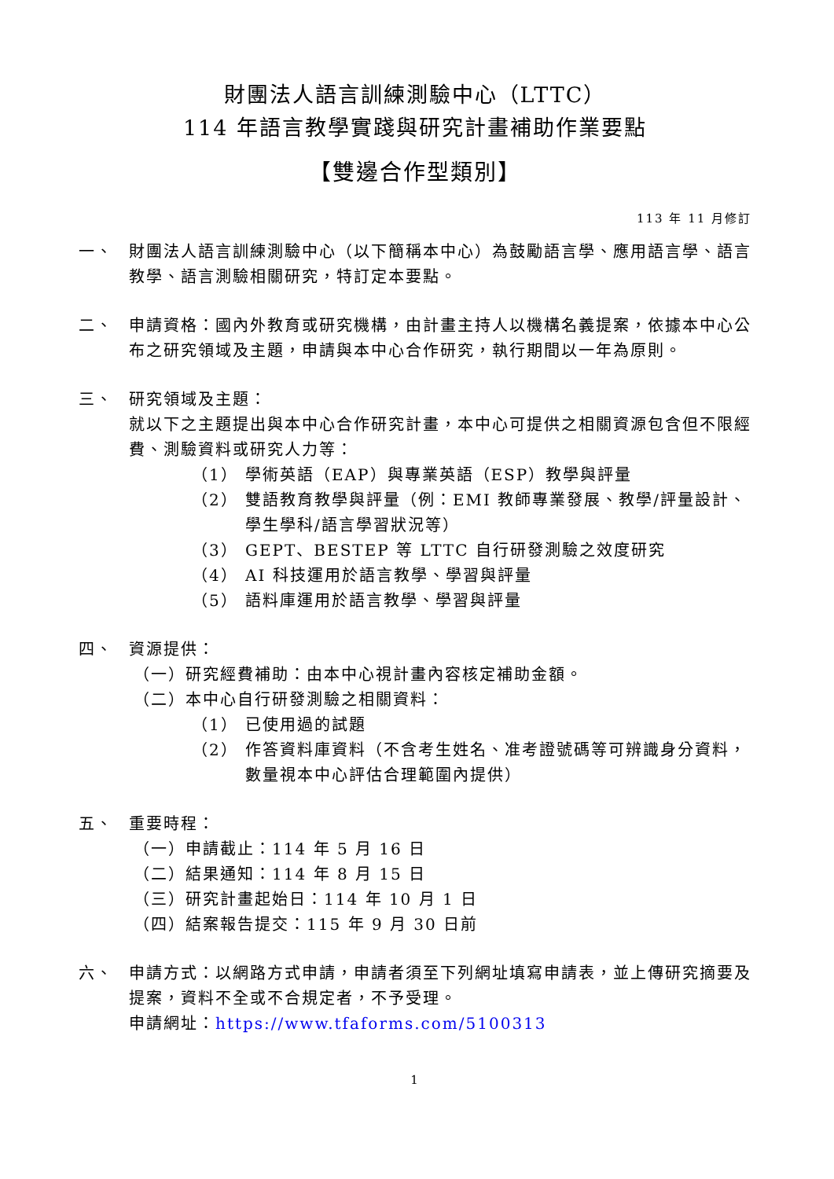財團法人語言訓練測驗中心（LTTC）
114 年語言教學實踐與研究計畫補助作業要點
【雙邊合作型類別】
113 年 11 月修訂
一、 財團法人語言訓練測驗中心（以下簡稱本中心）為鼓勵語言學、應用語言學、語言教學、語言測驗相關研究，特訂定本要點。
二、 申請資格：國內外教育或研究機構，由計畫主持人以機構名義提案，依據本中心公布之研究領域及主題，申請與本中心合作研究，執行期間以一年為原則。
三、 研究領域及主題：
就以下之主題提出與本中心合作研究計畫，本中心可提供之相關資源包含但不限經費、測驗資料或研究人力等：
（1） 學術英語（EAP）與專業英語（ESP）教學與評量
（2） 雙語教育教學與評量（例：EMI 教師專業發展、教學/評量設計、學生學科/語言學習狀況等）
（3） GEPT、BESTEP 等 LTTC 自行研發測驗之效度研究
（4） AI 科技運用於語言教學、學習與評量
（5） 語料庫運用於語言教學、學習與評量
四、 資源提供：
（一）研究經費補助：由本中心視計畫內容核定補助金額。
（二）本中心自行研發測驗之相關資料：
（1） 已使用過的試題
（2） 作答資料庫資料（不含考生姓名、准考證號碼等可辨識身分資料，數量視本中心評估合理範圍內提供）
五、 重要時程：
（一）申請截止：114 年 5 月 16 日
（二）結果通知：114 年 8 月 15 日
（三）研究計畫起始日：114 年 10 月 1 日
（四）結案報告提交：115 年 9 月 30 日前
六、 申請方式：以網路方式申請，申請者須至下列網址填寫申請表，並上傳研究摘要及提案，資料不全或不合規定者，不予受理。
申請網址：https://www.tfaforms.com/5100313
1